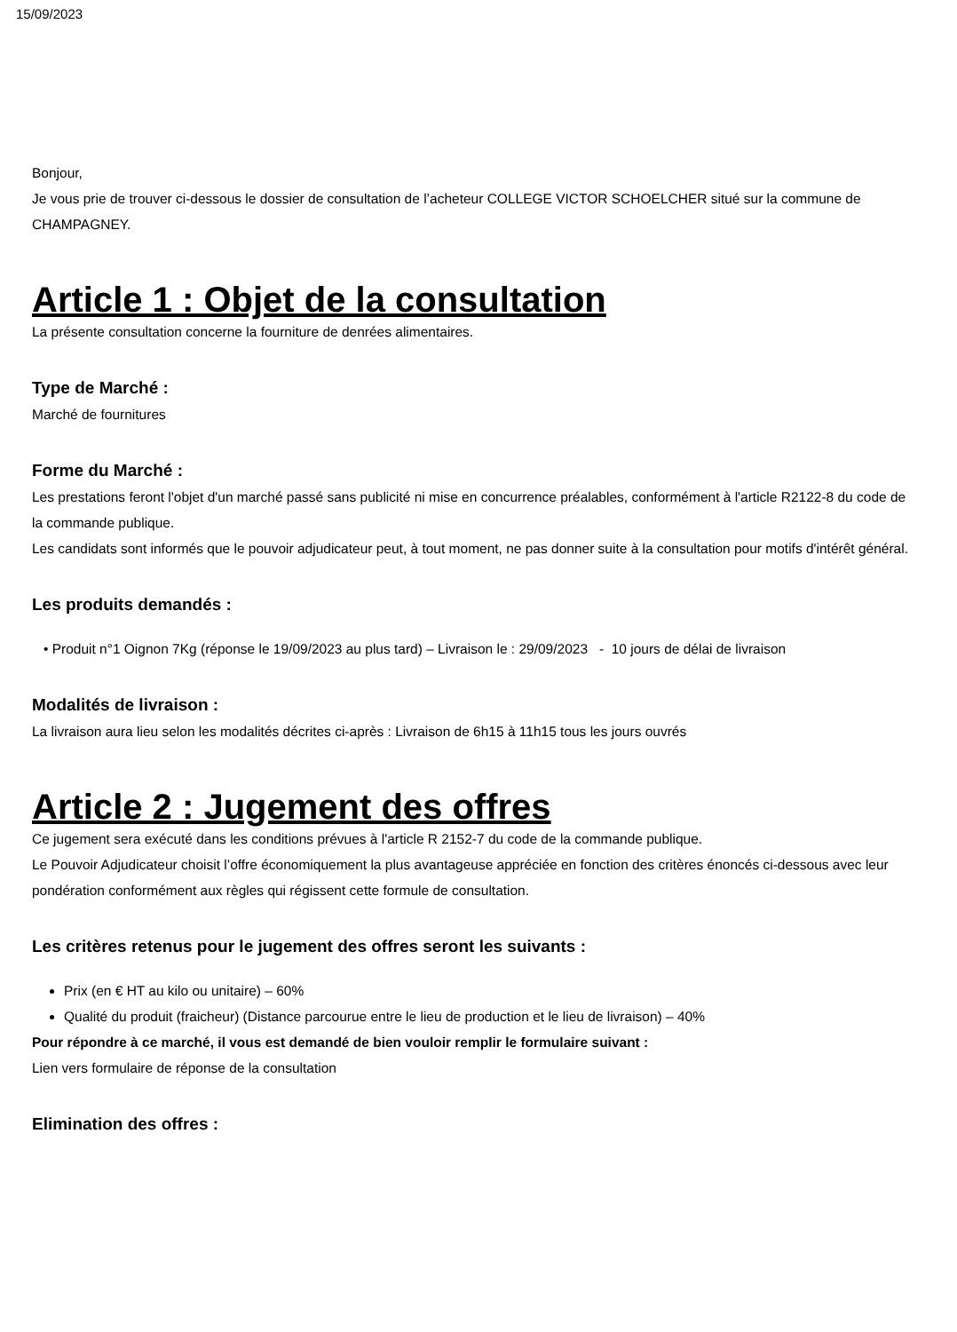15/09/2023
Bonjour,
Je vous prie de trouver ci-dessous le dossier de consultation de l’acheteur COLLEGE VICTOR SCHOELCHER situé sur la commune de CHAMPAGNEY.
Article 1 : Objet de la consultation
La présente consultation concerne la fourniture de denrées alimentaires.
Type de Marché :
Marché de fournitures
Forme du Marché :
Les prestations feront l'objet d'un marché passé sans publicité ni mise en concurrence préalables, conformément à l'article R2122-8 du code de la commande publique.
Les candidats sont informés que le pouvoir adjudicateur peut, à tout moment, ne pas donner suite à la consultation pour motifs d'intérêt général.
Les produits demandés :
• Produit n°1 Oignon 7Kg (réponse le 19/09/2023 au plus tard) – Livraison le : 29/09/2023 - 10 jours de délai de livraison
Modalités de livraison :
La livraison aura lieu selon les modalités décrites ci-après : Livraison de 6h15 à 11h15 tous les jours ouvrés
Article 2 : Jugement des offres
Ce jugement sera exécuté dans les conditions prévues à l'article R 2152-7 du code de la commande publique.
Le Pouvoir Adjudicateur choisit l’offre économiquement la plus avantageuse appréciée en fonction des critères énoncés ci-dessous avec leur pondération conformément aux règles qui régissent cette formule de consultation.
Les critères retenus pour le jugement des offres seront les suivants :
Prix (en € HT au kilo ou unitaire) – 60%
Qualité du produit (fraicheur) (Distance parcourue entre le lieu de production et le lieu de livraison) – 40%
Pour répondre à ce marché, il vous est demandé de bien vouloir remplir le formulaire suivant :
Lien vers formulaire de réponse de la consultation
Elimination des offres :